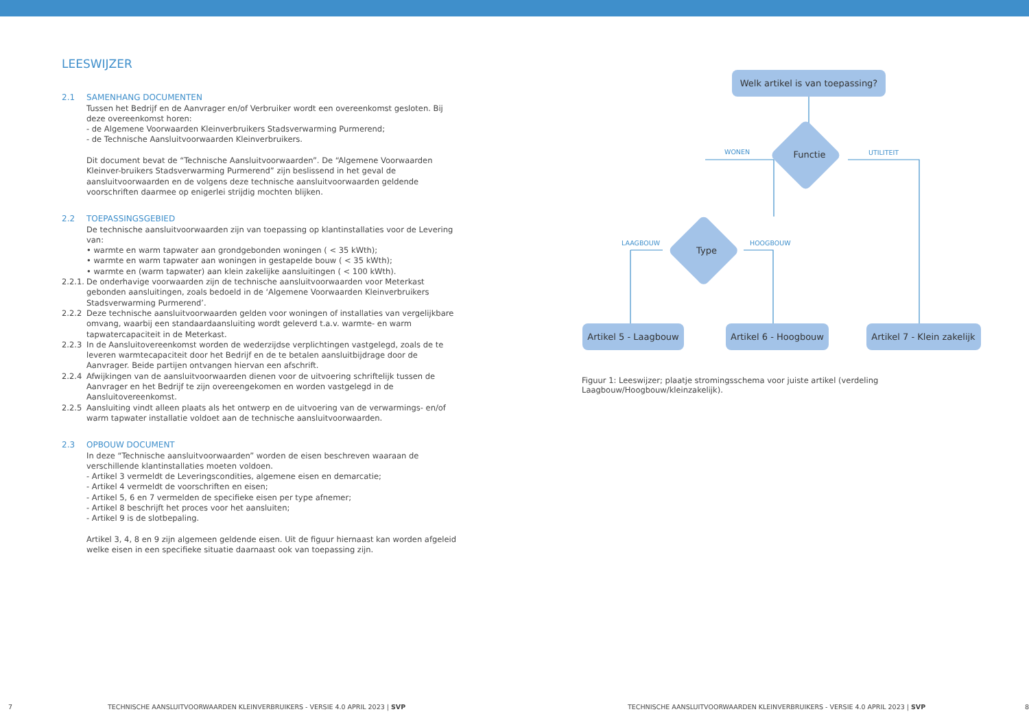LEESWIJZER
2.1 SAMENHANG DOCUMENTEN
Tussen het Bedrijf en de Aanvrager en/of Verbruiker wordt een overeenkomst gesloten. Bij deze overeenkomst horen:
- de Algemene Voorwaarden Kleinverbruikers Stadsverwarming Purmerend;
- de Technische Aansluitvoorwaarden Kleinverbruikers.
Dit document bevat de “Technische Aansluitvoorwaarden”. De “Algemene Voorwaarden Kleinver-bruikers Stadsverwarming Purmerend” zijn beslissend in het geval de aansluitvoorwaarden en de volgens deze technische aansluitvoorwaarden geldende voorschriften daarmee op enigerlei strijdig mochten blijken.
2.2 TOEPASSINGSGEBIED
De technische aansluitvoorwaarden zijn van toepassing op klantinstallaties voor de Levering van:
• warmte en warm tapwater aan grondgebonden woningen ( < 35 kWth);
• warmte en warm tapwater aan woningen in gestapelde bouw ( < 35 kWth);
• warmte en (warm tapwater) aan klein zakelijke aansluitingen ( < 100 kWth).
2.2.1.
De onderhavige voorwaarden zijn de technische aansluitvoorwaarden voor Meterkast gebonden aansluitingen, zoals bedoeld in de ‘Algemene Voorwaarden Kleinverbruikers Stadsverwarming Purmerend’.
2.2.2 Deze technische aansluitvoorwaarden gelden voor woningen of installaties van vergelijkbare omvang, waarbij een standaardaansluiting wordt geleverd t.a.v. warmte- en warm tapwatercapaciteit in de Meterkast.
2.2.3 In de Aansluitovereenkomst worden de wederzijdse verplichtingen vastgelegd, zoals de te leveren warmtecapaciteit door het Bedrijf en de te betalen aansluitbijdrage door de Aanvrager. Beide partijen ontvangen hiervan een afschrift.
2.2.4 Afwijkingen van de aansluitvoorwaarden dienen voor de uitvoering schriftelijk tussen de Aanvrager en het Bedrijf te zijn overeengekomen en worden vastgelegd in de Aansluitovereenkomst.
2.2.5 Aansluiting vindt alleen plaats als het ontwerp en de uitvoering van de verwarmings- en/of warm tapwater installatie voldoet aan de technische aansluitvoorwaarden.
2.3 OPBOUW DOCUMENT
In deze “Technische aansluitvoorwaarden” worden de eisen beschreven waaraan de verschillende klantinstallaties moeten voldoen.
- Artikel 3 vermeldt de Leveringscondities, algemene eisen en demarcatie;
- Artikel 4 vermeldt de voorschriften en eisen;
- Artikel 5, 6 en 7 vermelden de specifieke eisen per type afnemer;
- Artikel 8 beschrijft het proces voor het aansluiten;
- Artikel 9 is de slotbepaling.
Artikel 3, 4, 8 en 9 zijn algemeen geldende eisen. Uit de figuur hiernaast kan worden afgeleid welke eisen in een specifieke situatie daarnaast ook van toepassing zijn.
Welk artikel is van toepassing?
Functie
Type
WONEN
UTILITEIT
LAAGBOUW
HOOGBOUW
Artikel 5 - Laagbouw
Artikel 6 - Hoogbouw
Artikel 7 - Klein zakelijk
Figuur 1: Leeswijzer; plaatje stromingsschema voor juiste artikel (verdeling Laagbouw/Hoogbouw/kleinzakelijk).
7
TECHNISCHE AANSLUITVOORWAARDEN KLEINVERBRUIKERS - VERSIE 4.0 APRIL 2023 | SVP
TECHNISCHE AANSLUITVOORWAARDEN KLEINVERBRUIKERS - VERSIE 4.0 APRIL 2023 | SVP
8